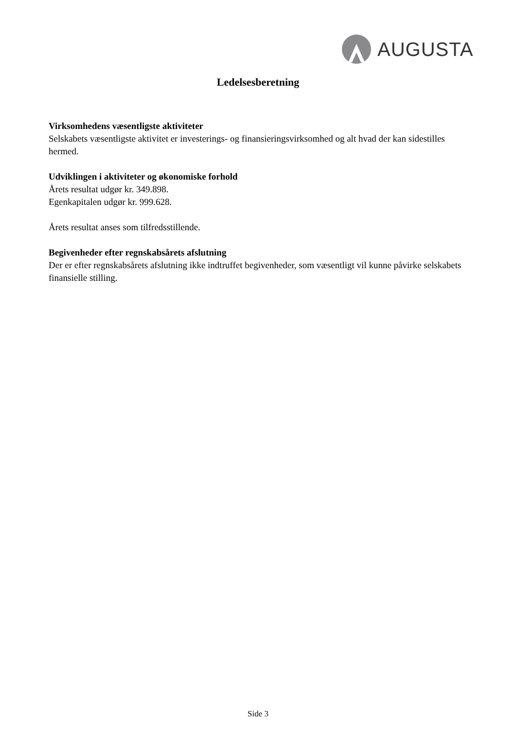AUGUSTA
Ledelsesberetning
Virksomhedens væsentligste aktiviteter
Selskabets væsentligste aktivitet er investerings- og finansieringsvirksomhed og alt hvad der kan sidestilles hermed.
Udviklingen i aktiviteter og økonomiske forhold
Årets resultat udgør kr. 349.898.
Egenkapitalen udgør kr. 999.628.
Årets resultat anses som tilfredsstillende.
Begivenheder efter regnskabsårets afslutning
Der er efter regnskabsårets afslutning ikke indtruffet begivenheder, som væsentligt vil kunne påvirke selskabets finansielle stilling.
Side 3